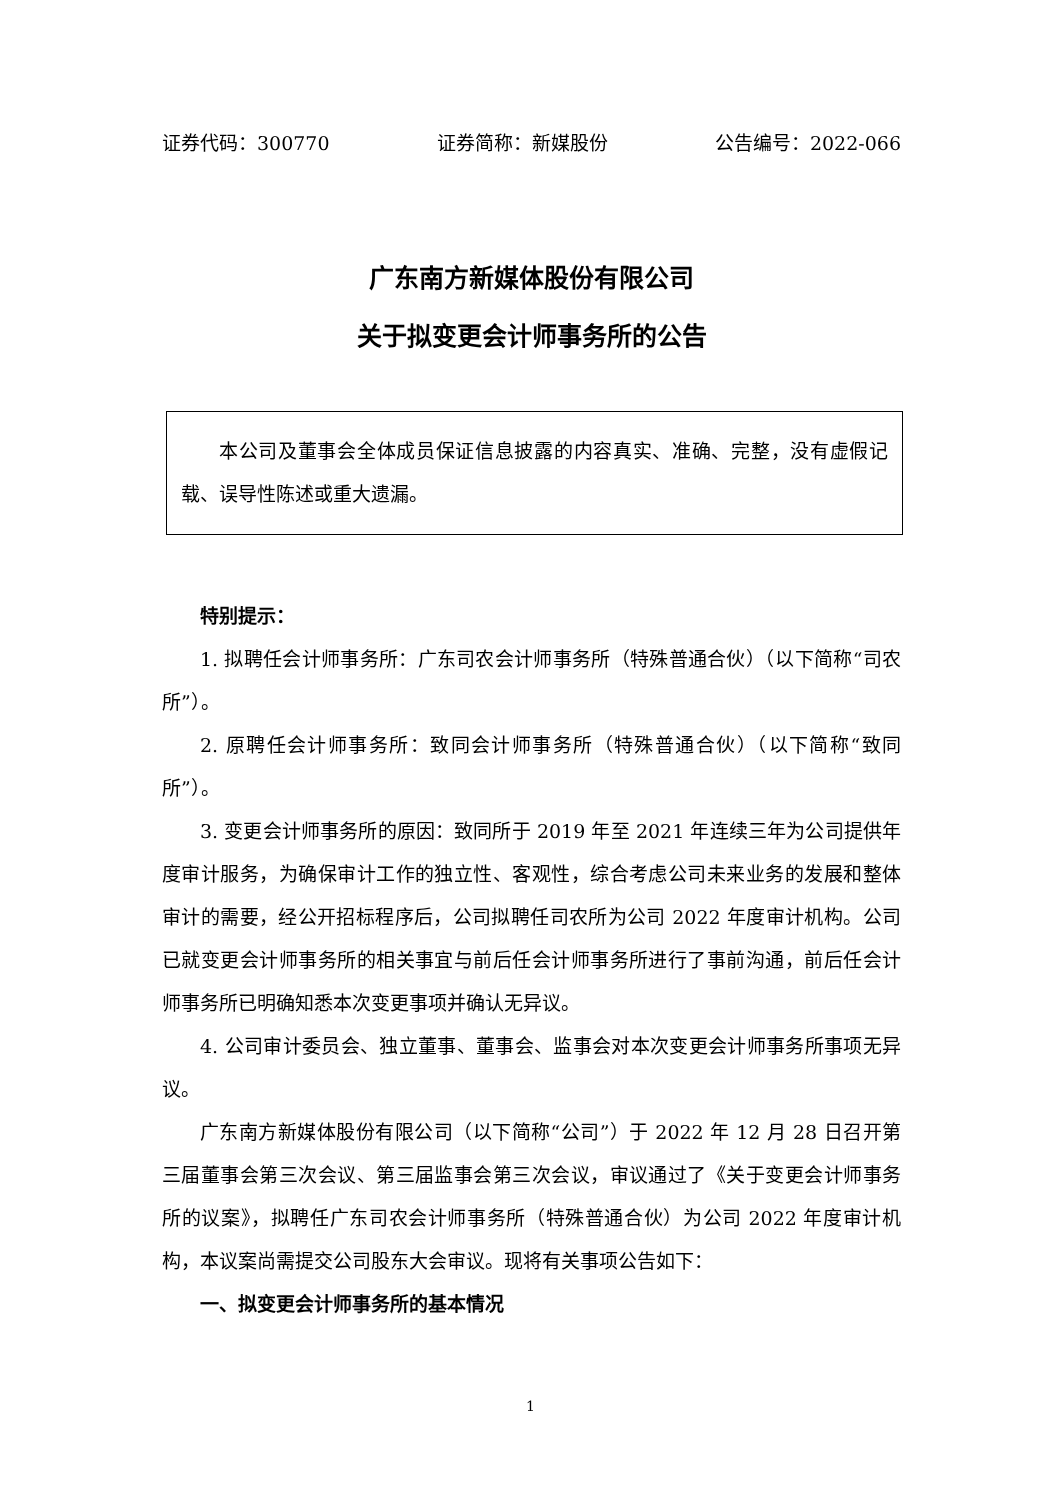证券代码：300770 证券简称：新媒股份 公告编号：2022-066
广东南方新媒体股份有限公司
关于拟变更会计师事务所的公告
本公司及董事会全体成员保证信息披露的内容真实、准确、完整，没有虚假记载、误导性陈述或重大遗漏。
特别提示：
1. 拟聘任会计师事务所：广东司农会计师事务所（特殊普通合伙）（以下简称“司农所”）。
2. 原聘任会计师事务所：致同会计师事务所（特殊普通合伙）（以下简称“致同所”）。
3. 变更会计师事务所的原因：致同所于 2019 年至 2021 年连续三年为公司提供年度审计服务，为确保审计工作的独立性、客观性，综合考虑公司未来业务的发展和整体审计的需要，经公开招标程序后，公司拟聘任司农所为公司 2022 年度审计机构。公司已就变更会计师事务所的相关事宜与前后任会计师事务所进行了事前沟通，前后任会计师事务所已明确知悉本次变更事项并确认无异议。
4. 公司审计委员会、独立董事、董事会、监事会对本次变更会计师事务所事项无异议。
广东南方新媒体股份有限公司（以下简称“公司”）于 2022 年 12 月 28 日召开第三届董事会第三次会议、第三届监事会第三次会议，审议通过了《关于变更会计师事务所的议案》，拟聘任广东司农会计师事务所（特殊普通合伙）为公司 2022 年度审计机构，本议案尚需提交公司股东大会审议。现将有关事项公告如下：
一、拟变更会计师事务所的基本情况
1